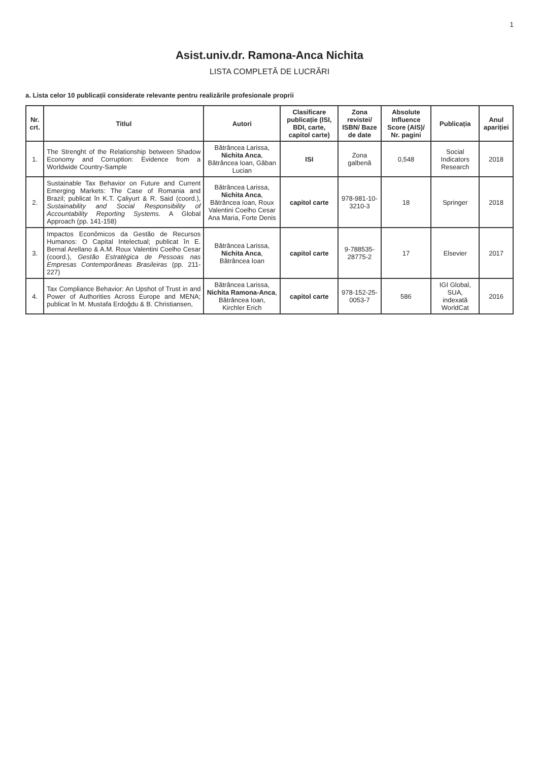1
Asist.univ.dr. Ramona-Anca Nichita
LISTA COMPLETĂ DE LUCRĂRI
a. Lista celor 10 publicații considerate relevante pentru realizările profesionale proprii
| Nr. crt. | Titlul | Autori | Clasificare publicație (ISI, BDI, carte, capitol carte) | Zona revistei/ ISBN/ Baze de date | Absolute Influence Score (AIS)/ Nr. pagini | Publicația | Anul apariției |
| --- | --- | --- | --- | --- | --- | --- | --- |
| 1. | The Strenght of the Relationship between Shadow Economy and Corruption: Evidence from a Worldwide Country-Sample | Bătrâncea Larissa, Nichita Anca , Bătrâncea Ioan, Găban Lucian | ISI | Zona galbenă | 0,548 | Social Indicators Research | 2018 |
| 2. | Sustainable Tax Behavior on Future and Current Emerging Markets: The Case of Romania and Brazil; publicat în K.T. Çaliyurt & R. Said (coord.), Sustainability and Social Responsibility of Accountability Reporting Systems. A Global Approach (pp. 141-158) | Bătrâncea Larissa, Nichita Anca , Bătrâncea Ioan, Roux Valentini Coelho Cesar Ana Maria, Forte Denis | capitol carte | 978-981-10-3210-3 | 18 | Springer | 2018 |
| 3. | Impactos Econômicos da Gestão de Recursos Humanos: O Capital Intelectual; publicat în E. Bernal Arellano & A.M. Roux Valentini Coelho Cesar (coord.), Gestão Estratégica de Pessoas nas Empresas Contemporâneas Brasileiras (pp. 211-227) | Bătrâncea Larissa, Nichita Anca , Bătrâncea Ioan | capitol carte | 9-788535-28775-2 | 17 | Elsevier | 2017 |
| 4. | Tax Compliance Behavior: An Upshot of Trust in and Power of Authorities Across Europe and MENA; publicat în M. Mustafa Erdoğdu & B. Christiansen, | Bătrâncea Larissa, Nichita Ramona-Anca , Bătrâncea Ioan, Kirchler Erich | capitol carte | 978-152-25-0053-7 | 586 | IGI Global, SUA, indexată WorldCat | 2016 |